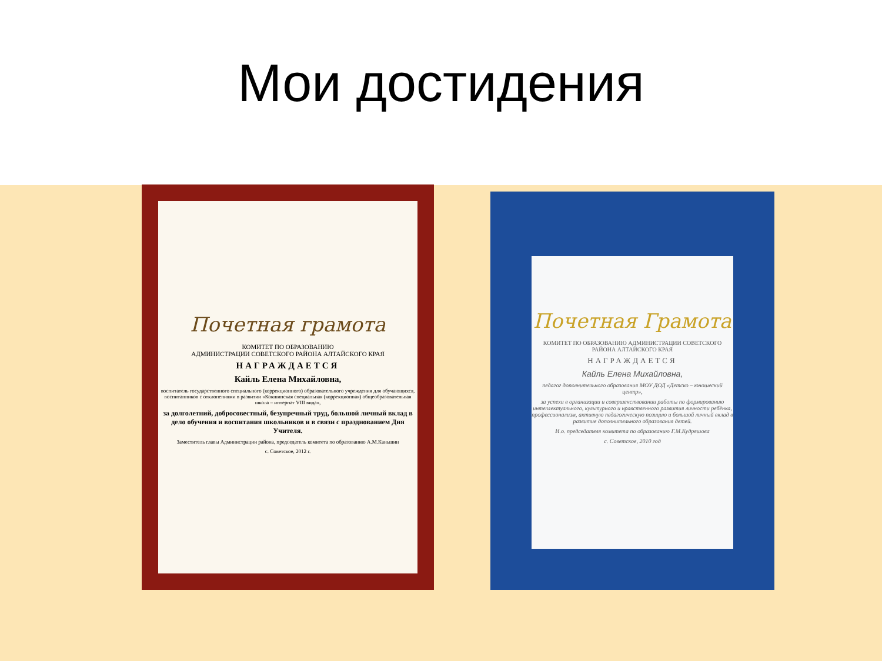Мои достидения
Почетная грамота
КОМИТЕТ ПО ОБРАЗОВАНИЮ
АДМИНИСТРАЦИИ СОВЕТСКОГО РАЙОНА АЛТАЙСКОГО КРАЯ
НАГРАЖДАЕТСЯ
Кайль Елена Михайловна,
воспитатель государственного специального (коррекционного) образовательного учреждения для обучающихся, воспитанников с отклонениями в развитии «Кокшинская специальная (коррекционная) общеобразовательная школа – интернат VIII вида»,
за долголетний, добросовестный, безупречный труд, большой личный вклад в дело обучения и воспитания школьников и в связи с празднованием Дня Учителя.
Заместитель главы Администрации района, председатель комитета по образованию А.М.Каньшин
с. Советское, 2012 г.
Почетная Грамота
КОМИТЕТ ПО ОБРАЗОВАНИЮ АДМИНИСТРАЦИИ СОВЕТСКОГО РАЙОНА АЛТАЙСКОГО КРАЯ
НАГРАЖДАЕТСЯ
Кайль Елена Михайловна,
педагог дополнительного образования МОУ ДОД «Детско – юношеский центр»,
за успехи в организации и совершенствовании работы по формированию интеллектуального, культурного и нравственного развития личности ребёнка, профессионализм, активную педагогическую позицию и большой личный вклад в развитие дополнительного образования детей.
И.о. председателя комитета по образованию Г.М.Кудряшова
с. Советское, 2010 год